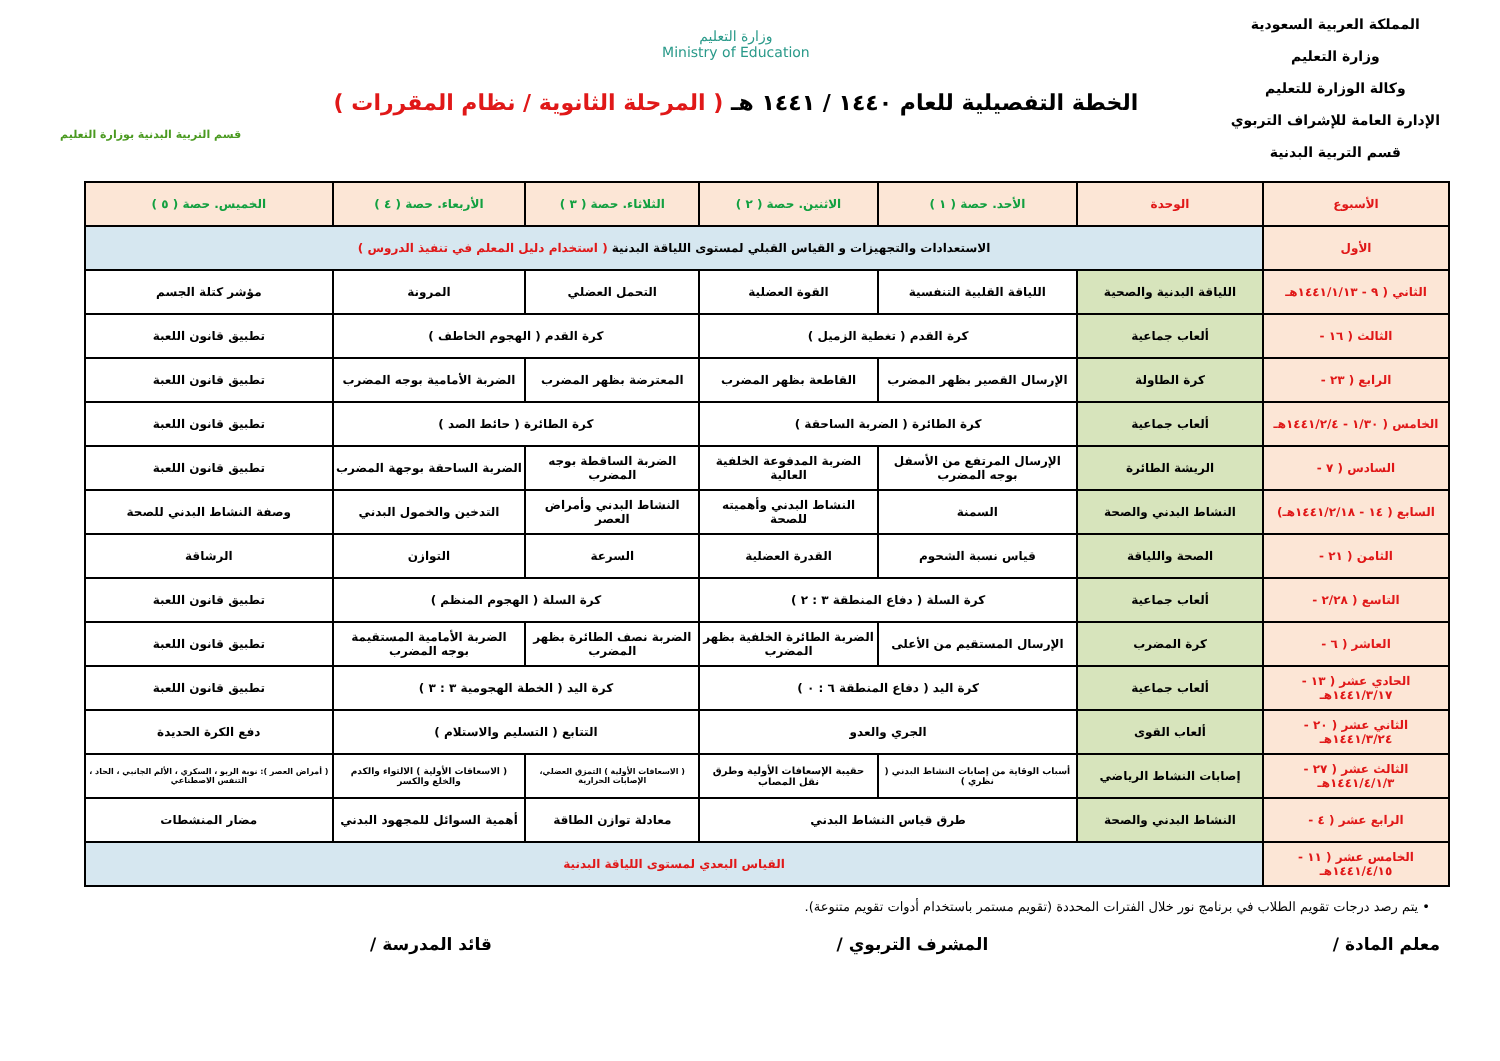المملكة العربية السعودية
وزارة التعليم
وكالة الوزارة للتعليم
الإدارة العامة للإشراف التربوي
قسم التربية البدنية
وزارة التعليم
Ministry of Education
الخطة التفصيلية للعام ١٤٤٠ / ١٤٤١ هـ ( المرحلة الثانوية / نظام المقررات )
قسم التربية البدنية بوزارة التعليم
| الأسبوع | الوحدة | الأحد. حصة ( ١ ) | الاثنين. حصة ( ٢ ) | الثلاثاء. حصة ( ٣ ) | الأربعاء. حصة ( ٤ ) | الخميس. حصة ( ٥ ) |
| --- | --- | --- | --- | --- | --- | --- |
| الأول | الاستعدادات والتجهيزات و القياس القبلي لمستوى اللياقة البدنية ( استخدام دليل المعلم في تنفيذ الدروس ) | | | | | |
| الثاني ( ٩ - ١٤٤١/١/١٣هـ | اللياقة البدنية والصحية | اللياقة القلبية التنفسية | القوة العضلية | التحمل العضلي | المرونة | مؤشر كتلة الجسم |
| الثالث ( ١٦ - | ألعاب جماعية | كرة القدم ( تغطية الزميل ) | | كرة القدم ( الهجوم الخاطف ) | | تطبيق قانون اللعبة |
| الرابع ( ٢٣ - | كرة الطاولة | الإرسال القصير بظهر المضرب | القاطعة بظهر المضرب | المعترضة بظهر المضرب | الضربة الأمامية بوجه المضرب | تطبيق قانون اللعبة |
| الخامس ( ١/٣٠ - ١٤٤١/٢/٤هـ | ألعاب جماعية | كرة الطائرة ( الضربة الساحقة ) | | كرة الطائرة ( حائط الصد ) | | تطبيق قانون اللعبة |
| السادس ( ٧ - | الريشة الطائرة | الإرسال المرتفع من الأسفل بوجه المضرب | الضربة المدفوعة الخلفية العالية | الضربة الساقطة بوجه المضرب | الضربة الساحقة بوجهة المضرب | تطبيق قانون اللعبة |
| السابع ( ١٤ - ١٤٤١/٢/١٨هـ) | النشاط البدني والصحة | السمنة | النشاط البدني وأهميته للصحة | النشاط البدني وأمراض العصر | التدخين والخمول البدني | وصفة النشاط البدني للصحة |
| الثامن ( ٢١ - | الصحة واللياقة | قياس نسبة الشحوم | القدرة العضلية | السرعة | التوازن | الرشاقة |
| التاسع ( ٢/٢٨ - | ألعاب جماعية | كرة السلة ( دفاع المنطقة ٣ : ٢ ) | | كرة السلة ( الهجوم المنظم ) | | تطبيق قانون اللعبة |
| العاشر ( ٦ - | كرة المضرب | الإرسال المستقيم من الأعلى | الضربة الطائرة الخلفية بظهر المضرب | الضربة نصف الطائرة بظهر المضرب | الضربة الأمامية المستقيمة بوجه المضرب | تطبيق قانون اللعبة |
| الحادي عشر ( ١٣ - ١٤٤١/٣/١٧هـ | ألعاب جماعية | كرة اليد ( دفاع المنطقة ٦ : ٠ ) | | كرة اليد ( الخطة الهجومية ٣ : ٣ ) | | تطبيق قانون اللعبة |
| الثاني عشر ( ٢٠ - ١٤٤١/٣/٢٤هـ | ألعاب القوى | الجري والعدو | | التتابع ( التسليم والاستلام ) | | دفع الكرة الحديدة |
| الثالث عشر ( ٢٧ - ١٤٤١/٤/١/٣هـ | إصابات النشاط الرياضي | أسباب الوقاية من إصابات النشاط البدني ( نظري ) | حقيبة الإسعافات الأولية وطرق نقل المصاب | ( الاسعافات الأولية ) التمزق العضلي، الإصابات الحرارية | ( الاسعافات الأولية ) الالتواء والكدم والخلع والكسر | ( أمراض العصر ): نوبة الربو ، السكري ، الألم الجانبي ، الحاد ، التنفس الاصطناعي |
| الرابع عشر ( ٤ - | النشاط البدني والصحة | طرق قياس النشاط البدني | | معادلة توازن الطاقة | أهمية السوائل للمجهود البدني | مضار المنشطات |
| الخامس عشر ( ١١ - ١٤٤١/٤/١٥هـ | القياس البعدي لمستوى اللياقة البدنية | | | | | |
• يتم رصد درجات تقويم الطلاب في برنامج نور خلال الفترات المحددة (تقويم مستمر باستخدام أدوات تقويم متنوعة).
معلم المادة / المشرف التربوي / قائد المدرسة /